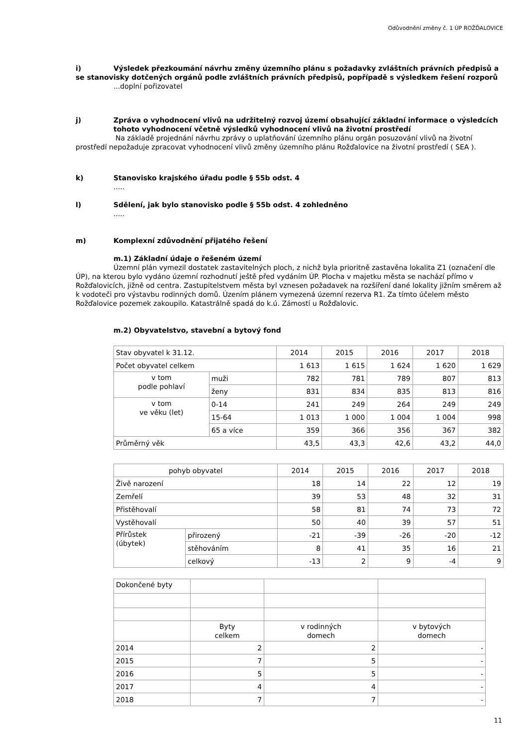Odůvodnění změny č. 1 ÚP ROŽĎALOVICE
i) Výsledek přezkoumání návrhu změny územního plánu s požadavky zvláštních právních předpisů a se stanovisky dotčených orgánů podle zvláštních právních předpisů, popřípadě s výsledkem řešení rozporů
...doplní pořizovatel
j) Zpráva o vyhodnocení vlivů na udržitelný rozvoj území obsahující základní informace o výsledcích tohoto vyhodnocení včetně výsledků vyhodnocení vlivů na životní prostředí
Na základě projednání návrhu zprávy o uplatňování územního plánu orgán posuzování vlivů na životní prostředí nepožaduje zpracovat vyhodnocení vlivů změny územního plánu Rožďalovice na životní prostředí ( SEA ).
k) Stanovisko krajského úřadu podle § 55b odst. 4
.....
l) Sdělení, jak bylo stanovisko podle § 55b odst. 4 zohledněno
.....
m) Komplexní zdůvodnění přijatého řešení
m.1) Základní údaje o řešeném území
Územní plán vymezil dostatek zastavitelných ploch, z nichž byla prioritně zastavěna lokalita Z1 (označení dle ÚP), na kterou bylo vydáno územní rozhodnutí ještě před vydáním ÚP. Plocha v majetku města se nachází přímo v Rožďalovicích, jižně od centra. Zastupitelstvem města byl vznesen požadavek na rozšíření dané lokality jižním směrem až k vodoteči pro výstavbu rodinných domů. Úzením plánem vymezená územní rezerva R1. Za tímto účelem město Rožďalovice pozemek zakoupilo. Katastrálně spadá do k.ú. Zámostí u Rožďalovic.
m.2) Obyvatelstvo, stavební a bytový fond
| Stav obyvatel k 31.12. | | 2014 | 2015 | 2016 | 2017 | 2018 |
| Počet obyvatel celkem | | 1 613 | 1 615 | 1 624 | 1 620 | 1 629 |
| v tom podle pohlaví | muži | 782 | 781 | 789 | 807 | 813 |
| | ženy | 831 | 834 | 835 | 813 | 816 |
| v tom ve věku (let) | 0-14 | 241 | 249 | 264 | 249 | 249 |
| | 15-64 | 1 013 | 1 000 | 1 004 | 1 004 | 998 |
| | 65 a více | 359 | 366 | 356 | 367 | 382 |
| Průměrný věk | | 43,5 | 43,3 | 42,6 | 43,2 | 44,0 |
| pohyb obyvatel | | 2014 | 2015 | 2016 | 2017 | 2018 |
| Živě narození | | 18 | 14 | 22 | 12 | 19 |
| Zemřelí | | 39 | 53 | 48 | 32 | 31 |
| Přistěhovalí | | 58 | 81 | 74 | 73 | 72 |
| Vystěhovalí | | 50 | 40 | 39 | 57 | 51 |
| Přírůstek (úbytek) | přirozený | -21 | -39 | -26 | -20 | -12 |
| | stěhováním | 8 | 41 | 35 | 16 | 21 |
| | celkový | -13 | 2 | 9 | -4 | 9 |
| Dokončené byty | | | |
| | Byty celkem | v rodinných domech | v bytových domech |
| 2014 | 2 | 2 | - |
| 2015 | 7 | 5 | - |
| 2016 | 5 | 5 | - |
| 2017 | 4 | 4 | - |
| 2018 | 7 | 7 | - |
11